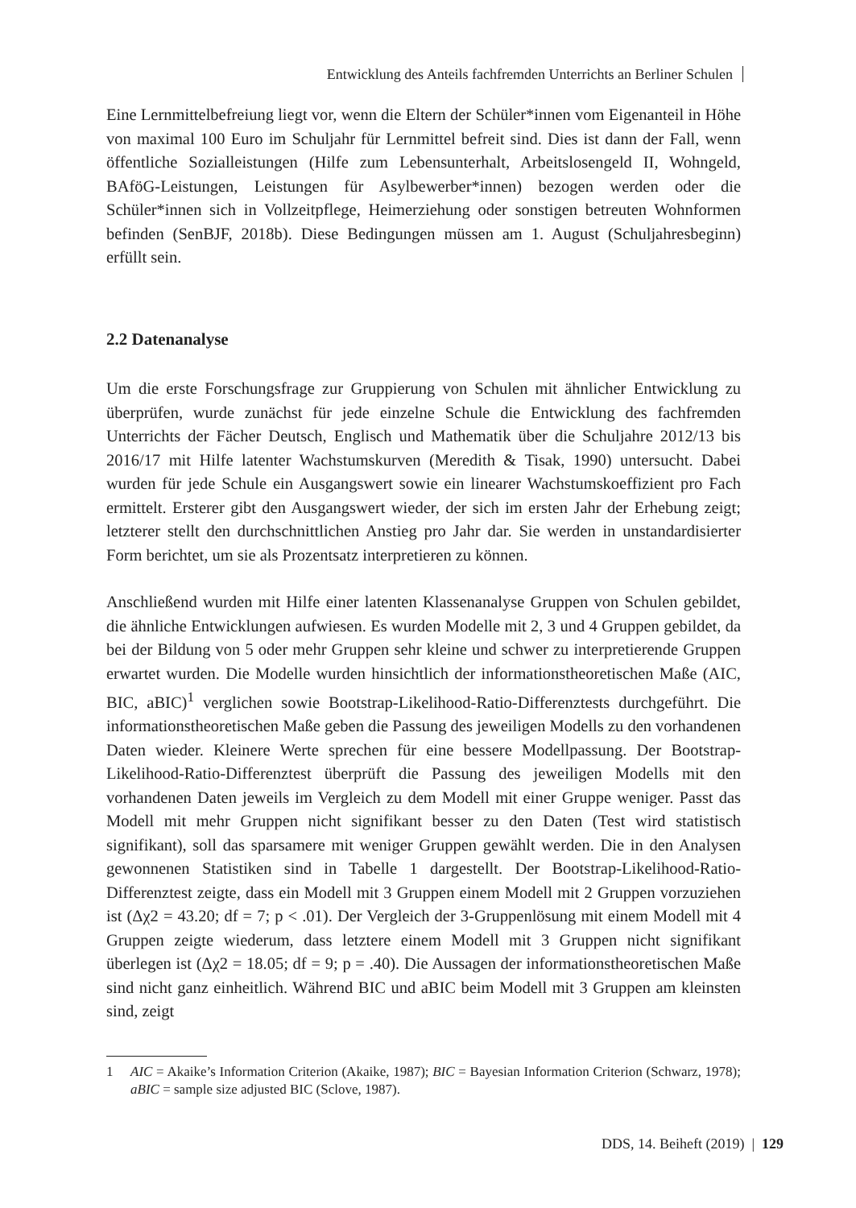Entwicklung des Anteils fachfremden Unterrichts an Berliner Schulen
Eine Lernmittelbefreiung liegt vor, wenn die Eltern der Schüler*innen vom Eigenanteil in Höhe von maximal 100 Euro im Schuljahr für Lernmittel befreit sind. Dies ist dann der Fall, wenn öffentliche Sozialleistungen (Hilfe zum Lebensunterhalt, Arbeitslosengeld II, Wohngeld, BAföG-Leistungen, Leistungen für Asylbewerber*innen) bezogen werden oder die Schüler*innen sich in Vollzeitpflege, Heimerziehung oder sonstigen betreuten Wohnformen befinden (SenBJF, 2018b). Diese Bedingungen müssen am 1. August (Schuljahresbeginn) erfüllt sein.
2.2 Datenanalyse
Um die erste Forschungsfrage zur Gruppierung von Schulen mit ähnlicher Entwicklung zu überprüfen, wurde zunächst für jede einzelne Schule die Entwicklung des fachfremden Unterrichts der Fächer Deutsch, Englisch und Mathematik über die Schuljahre 2012/13 bis 2016/17 mit Hilfe latenter Wachstumskurven (Meredith & Tisak, 1990) untersucht. Dabei wurden für jede Schule ein Ausgangswert sowie ein linearer Wachstumskoeffizient pro Fach ermittelt. Ersterer gibt den Ausgangswert wieder, der sich im ersten Jahr der Erhebung zeigt; letzterer stellt den durchschnittlichen Anstieg pro Jahr dar. Sie werden in unstandardisierter Form berichtet, um sie als Prozentsatz interpretieren zu können.
Anschließend wurden mit Hilfe einer latenten Klassenanalyse Gruppen von Schulen gebildet, die ähnliche Entwicklungen aufwiesen. Es wurden Modelle mit 2, 3 und 4 Gruppen gebildet, da bei der Bildung von 5 oder mehr Gruppen sehr kleine und schwer zu interpretierende Gruppen erwartet wurden. Die Modelle wurden hinsichtlich der informationstheoretischen Maße (AIC, BIC, aBIC)<sup>1</sup> verglichen sowie Bootstrap-Likelihood-Ratio-Differenztests durchgeführt. Die informationstheoretischen Maße geben die Passung des jeweiligen Modells zu den vorhandenen Daten wieder. Kleinere Werte sprechen für eine bessere Modellpassung. Der Bootstrap-Likelihood-Ratio-Differenztest überprüft die Passung des jeweiligen Modells mit den vorhandenen Daten jeweils im Vergleich zu dem Modell mit einer Gruppe weniger. Passt das Modell mit mehr Gruppen nicht signifikant besser zu den Daten (Test wird statistisch signifikant), soll das sparsamere mit weniger Gruppen gewählt werden. Die in den Analysen gewonnenen Statistiken sind in Tabelle 1 dargestellt. Der Bootstrap-Likelihood-Ratio-Differenztest zeigte, dass ein Modell mit 3 Gruppen einem Modell mit 2 Gruppen vorzuziehen ist (Δχ2 = 43.20; df = 7; p < .01). Der Vergleich der 3-Gruppenlösung mit einem Modell mit 4 Gruppen zeigte wiederum, dass letztere einem Modell mit 3 Gruppen nicht signifikant überlegen ist (Δχ2 = 18.05; df = 9; p = .40). Die Aussagen der informationstheoretischen Maße sind nicht ganz einheitlich. Während BIC und aBIC beim Modell mit 3 Gruppen am kleinsten sind, zeigt
1 AIC = Akaike’s Information Criterion (Akaike, 1987); BIC = Bayesian Information Criterion (Schwarz, 1978); aBIC = sample size adjusted BIC (Sclove, 1987).
DDS, 14. Beiheft (2019) | 129